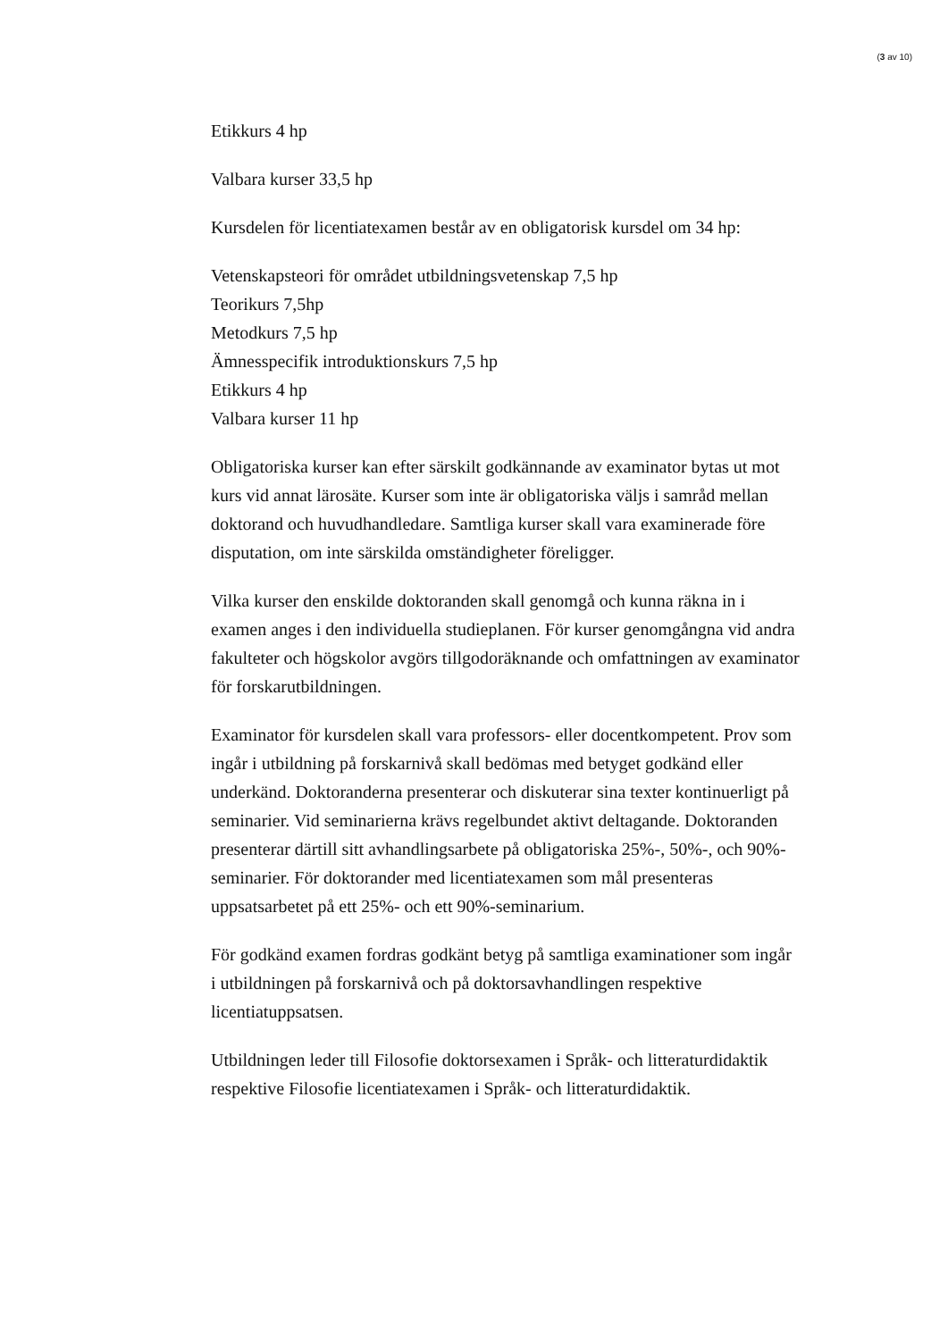(3 av 10)
Etikkurs 4 hp
Valbara kurser 33,5 hp
Kursdelen för licentiatexamen består av en obligatorisk kursdel om 34 hp:
Vetenskapsteori för området utbildningsvetenskap 7,5 hp
Teorikurs 7,5hp
Metodkurs 7,5 hp
Ämnesspecifik introduktionskurs 7,5 hp
Etikkurs 4 hp
Valbara kurser 11 hp
Obligatoriska kurser kan efter särskilt godkännande av examinator bytas ut mot kurs vid annat lärosäte. Kurser som inte är obligatoriska väljs i samråd mellan doktorand och huvudhandledare. Samtliga kurser skall vara examinerade före disputation, om inte särskilda omständigheter föreligger.
Vilka kurser den enskilde doktoranden skall genomgå och kunna räkna in i examen anges i den individuella studieplanen. För kurser genomgångna vid andra fakulteter och högskolor avgörs tillgodoräknande och omfattningen av examinator för forskarutbildningen.
Examinator för kursdelen skall vara professors- eller docentkompetent. Prov som ingår i utbildning på forskarnivå skall bedömas med betyget godkänd eller underkänd. Doktoranderna presenterar och diskuterar sina texter kontinuerligt på seminarier. Vid seminarierna krävs regelbundet aktivt deltagande. Doktoranden presenterar därtill sitt avhandlingsarbete på obligatoriska 25%-, 50%-, och 90%-seminarier. För doktorander med licentiatexamen som mål presenteras uppsatsarbetet på ett 25%- och ett 90%-seminarium.
För godkänd examen fordras godkänt betyg på samtliga examinationer som ingår i utbildningen på forskarnivå och på doktorsavhandlingen respektive licentiatuppsatsen.
Utbildningen leder till Filosofie doktorsexamen i Språk- och litteraturdidaktik respektive Filosofie licentiatexamen i Språk- och litteraturdidaktik.